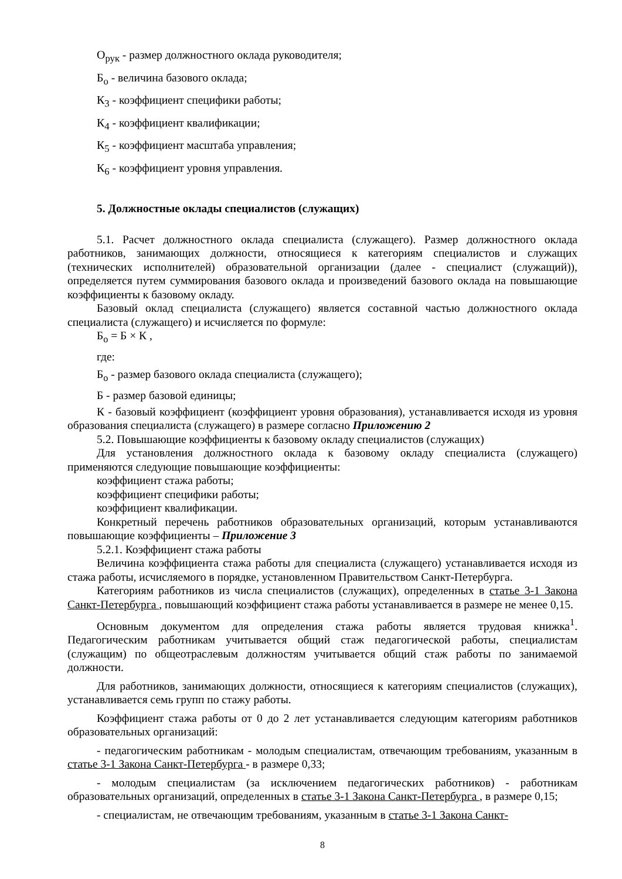О<sub>рук</sub> - размер должностного оклада руководителя;
Б<sub>о</sub> - величина базового оклада;
К<sub>3</sub> - коэффициент специфики работы;
К<sub>4</sub> - коэффициент квалификации;
К<sub>5</sub> - коэффициент масштаба управления;
К<sub>6</sub> - коэффициент уровня управления.
5. Должностные оклады специалистов (служащих)
5.1. Расчет должностного оклада специалиста (служащего). Размер должностного оклада работников, занимающих должности, относящиеся к категориям специалистов и служащих (технических исполнителей) образовательной организации (далее - специалист (служащий)), определяется путем суммирования базового оклада и произведений базового оклада на повышающие коэффициенты к базовому окладу.
Базовый оклад специалиста (служащего) является составной частью должностного оклада специалиста (служащего) и исчисляется по формуле:
Б<sub>о</sub> = Б × К ,
где:
Б<sub>о</sub> - размер базового оклада специалиста (служащего);
Б - размер базовой единицы;
К - базовый коэффициент (коэффициент уровня образования), устанавливается исходя из уровня образования специалиста (служащего) в размере согласно Приложению 2
5.2. Повышающие коэффициенты к базовому окладу специалистов (служащих)
Для установления должностного оклада к базовому окладу специалиста (служащего) применяются следующие повышающие коэффициенты:
коэффициент стажа работы;
коэффициент специфики работы;
коэффициент квалификации.
Конкретный перечень работников образовательных организаций, которым устанавливаются повышающие коэффициенты – Приложение 3
5.2.1. Коэффициент стажа работы
Величина коэффициента стажа работы для специалиста (служащего) устанавливается исходя из стажа работы, исчисляемого в порядке, установленном Правительством Санкт-Петербурга.
Категориям работников из числа специалистов (служащих), определенных в статье 3-1 Закона Санкт-Петербурга , повышающий коэффициент стажа работы устанавливается в размере не менее 0,15.
Основным документом для определения стажа работы является трудовая книжка<sup>1</sup>. Педагогическим работникам учитывается общий стаж педагогической работы, специалистам (служащим) по общеотраслевым должностям учитывается общий стаж работы по занимаемой должности.
Для работников, занимающих должности, относящиеся к категориям специалистов (служащих), устанавливается семь групп по стажу работы.
Коэффициент стажа работы от 0 до 2 лет устанавливается следующим категориям работников образовательных организаций:
- педагогическим работникам - молодым специалистам, отвечающим требованиям, указанным в статье 3-1 Закона Санкт-Петербурга - в размере 0,33;
- молодым специалистам (за исключением педагогических работников) - работникам образовательных организаций, определенных в статье 3-1 Закона Санкт-Петербурга , в размере 0,15;
- специалистам, не отвечающим требованиям, указанным в статье 3-1 Закона Санкт-
8